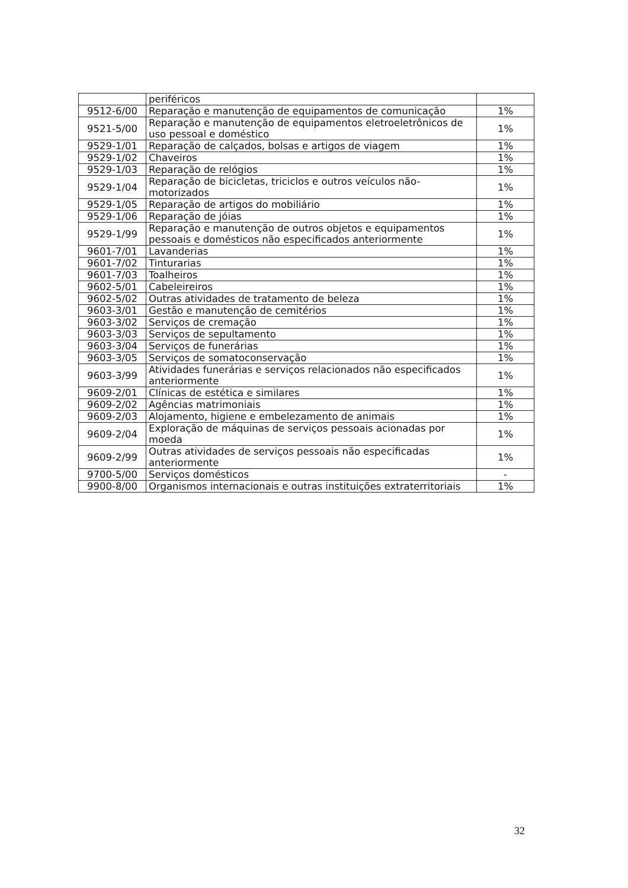| | periféricos | |
| 9512-6/00 | Reparação e manutenção de equipamentos de comunicação | 1% |
| 9521-5/00 | Reparação e manutenção de equipamentos eletroeletrônicos de uso pessoal e doméstico | 1% |
| 9529-1/01 | Reparação de calçados, bolsas e artigos de viagem | 1% |
| 9529-1/02 | Chaveiros | 1% |
| 9529-1/03 | Reparação de relógios | 1% |
| 9529-1/04 | Reparação de bicicletas, triciclos e outros veículos não-motorizados | 1% |
| 9529-1/05 | Reparação de artigos do mobiliário | 1% |
| 9529-1/06 | Reparação de jóias | 1% |
| 9529-1/99 | Reparação e manutenção de outros objetos e equipamentos pessoais e domésticos não especificados anteriormente | 1% |
| 9601-7/01 | Lavanderias | 1% |
| 9601-7/02 | Tinturarias | 1% |
| 9601-7/03 | Toalheiros | 1% |
| 9602-5/01 | Cabeleireiros | 1% |
| 9602-5/02 | Outras atividades de tratamento de beleza | 1% |
| 9603-3/01 | Gestão e manutenção de cemitérios | 1% |
| 9603-3/02 | Serviços de cremação | 1% |
| 9603-3/03 | Serviços de sepultamento | 1% |
| 9603-3/04 | Serviços de funerárias | 1% |
| 9603-3/05 | Serviços de somatoconservação | 1% |
| 9603-3/99 | Atividades funerárias e serviços relacionados não especificados anteriormente | 1% |
| 9609-2/01 | Clínicas de estética e similares | 1% |
| 9609-2/02 | Agências matrimoniais | 1% |
| 9609-2/03 | Alojamento, higiene e embelezamento de animais | 1% |
| 9609-2/04 | Exploração de máquinas de serviços pessoais acionadas por moeda | 1% |
| 9609-2/99 | Outras atividades de serviços pessoais não especificadas anteriormente | 1% |
| 9700-5/00 | Serviços domésticos | - |
| 9900-8/00 | Organismos internacionais e outras instituições extraterritoriais | 1% |
32